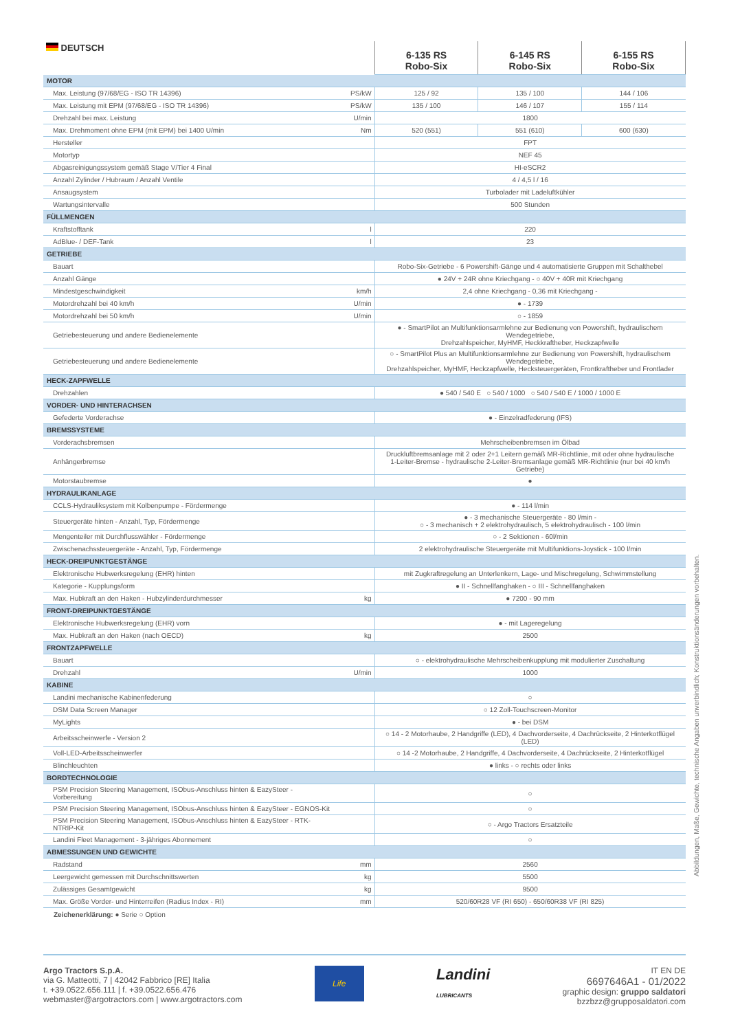| DEUTSCH | | 6-135 RS Robo-Six | 6-145 RS Robo-Six | 6-155 RS Robo-Six |
| MOTOR | | | | |
| Max. Leistung (97/68/EG - ISO TR 14396) | PS/kW | 125 / 92 | 135 / 100 | 144 / 106 |
| Max. Leistung mit EPM (97/68/EG - ISO TR 14396) | PS/kW | 135 / 100 | 146 / 107 | 155 / 114 |
| Drehzahl bei max. Leistung | U/min | 1800 | | |
| Max. Drehmoment ohne EPM (mit EPM) bei 1400 U/min | Nm | 520 (551) | 551 (610) | 600 (630) |
| Hersteller | | FPT | | |
| Motortyp | | NEF 45 | | |
| Abgasreinigungssystem gemäß Stage V/Tier 4 Final | | HI-eSCR2 | | |
| Anzahl Zylinder / Hubraum / Anzahl Ventile | | 4 / 4,5 l / 16 | | |
| Ansaugsystem | | Turbolader mit Ladeluftkühler | | |
| Wartungsintervalle | | 500 Stunden | | |
| FÜLLMENGEN | | | | |
| Kraftstofftank | l | 220 | | |
| AdBlue- / DEF-Tank | l | 23 | | |
| GETRIEBE | | | | |
| Bauart | | Robo-Six-Getriebe - 6 Powershift-Gänge und 4 automatisierte Gruppen mit Schalthebel | | |
| Anzahl Gänge | | ● 24V + 24R ohne Kriechgang - ○ 40V + 40R mit Kriechgang | | |
| Mindestgeschwindigkeit | km/h | 2,4 ohne Kriechgang - 0,36 mit Kriechgang - | | |
| Motordrehzahl bei 40 km/h | U/min | ● - 1739 | | |
| Motordrehzahl bei 50 km/h | U/min | ○ - 1859 | | |
| Getriebesteuerung und andere Bedienelemente | | ● - SmartPilot an Multifunktionsarmlehne zur Bedienung von Powershift, hydraulischem Wendegetriebe, Drehzahlspeicher, MyHMF, Heckkraftheber, Heckzapfwelle | | |
| Getriebesteuerung und andere Bedienelemente | | ○ - SmartPilot Plus an Multifunktionsarmlehne zur Bedienung von Powershift, hydraulischem Wendegetriebe, Drehzahlspeicher, MyHMF, Heckzapfwelle, Hecksteuergeräten, Frontkraftheber und Frontlader | | |
| HECK-ZAPFWELLE | | | | |
| Drehzahlen | | ● 540 / 540 E ○ 540 / 1000 ○ 540 / 540 E / 1000 / 1000 E | | |
| VORDER- UND HINTERACHSEN | | | | |
| Gefederte Vorderachse | | ● - Einzelradfederung (IFS) | | |
| BREMSSYSTEME | | | | |
| Vorderachsbremsen | | Mehrscheibenbremsen im Ölbad | | |
| Anhängerbremse | | Druckluftbremsanlage mit 2 oder 2+1 Leitern gemäß MR-Richtlinie, mit oder ohne hydraulische 1-Leiter-Bremse - hydraulische 2-Leiter-Bremsanlage gemäß MR-Richtlinie (nur bei 40 km/h Getriebe) | | |
| Motorstaubremse | | ● | | |
| HYDRAULIKANLAGE | | | | |
| CCLS-Hydrauliksystem mit Kolbenpumpe - Fördermenge | | ● - 114 l/min | | |
| Steuergeräte hinten - Anzahl, Typ, Fördermenge | | ● - 3 mechanische Steuergeräte - 80 l/min - ○ - 3 mechanisch + 2 elektrohydraulisch, 5 elektrohydraulisch - 100 l/min | | |
| Mengenteiler mit Durchflusswähler - Fördermenge | | ○ - 2 Sektionen - 60l/min | | |
| Zwischenachssteuergeräte - Anzahl, Typ, Fördermenge | | 2 elektrohydraulische Steuergeräte mit Multifunktions-Joystick - 100 l/min | | |
| HECK-DREIPUNKTGESTÄNGE | | | | |
| Elektronische Hubwerksregelung (EHR) hinten | | mit Zugkraftregelung an Unterlenkern, Lage- und Mischregelung, Schwimmstellung | | |
| Kategorie - Kupplungsform | | ● II - Schnellfanghaken - ○ III - Schnellfanghaken | | |
| Max. Hubkraft an den Haken - Hubzylinderdurchmesser | kg | ● 7200 - 90 mm | | |
| FRONT-DREIPUNKTGESTÄNGE | | | | |
| Elektronische Hubwerksregelung (EHR) vorn | | ● - mit Lageregelung | | |
| Max. Hubkraft an den Haken (nach OECD) | kg | 2500 | | |
| FRONTZAPFWELLE | | | | |
| Bauart | | ○ - elektrohydraulische Mehrscheibenkupplung mit modulierter Zuschaltung | | |
| Drehzahl | U/min | 1000 | | |
| KABINE | | | | |
| Landini mechanische Kabinenfederung | | ○ | | |
| DSM Data Screen Manager | | ○ 12 Zoll-Touchscreen-Monitor | | |
| MyLights | | ● - bei DSM | | |
| Arbeitsscheinwerfe - Version 2 | | ○ 14 - 2 Motorhaube, 2 Handgriffe (LED), 4 Dachvorderseite, 4 Dachrückseite, 2 Hinterkotflügel (LED) | | |
| Voll-LED-Arbeitsscheinwerfer | | ○ 14 -2 Motorhaube, 2 Handgriffe, 4 Dachvorderseite, 4 Dachrückseite, 2 Hinterkotflügel | | |
| Blinchleuchten | | ● links - ○ rechts oder links | | |
| BORDTECHNOLOGIE | | | | |
| PSM Precision Steering Management, ISObus-Anschluss hinten & EazySteer - Vorbereitung | | ○ | | |
| PSM Precision Steering Management, ISObus-Anschluss hinten & EazySteer - EGNOS-Kit | | ○ | | |
| PSM Precision Steering Management, ISObus-Anschluss hinten & EazySteer - RTK-NTRIP-Kit | | ○ - Argo Tractors Ersatzteile | | |
| Landini Fleet Management - 3-jähriges Abonnement | | ○ | | |
| ABMESSUNGEN UND GEWICHTE | | | | |
| Radstand | mm | 2560 | | |
| Leergewicht gemessen mit Durchschnittswerten | kg | 5500 | | |
| Zulässiges Gesamtgewicht | kg | 9500 | | |
| Max. Größe Vorder- und Hinterreifen (Radius Index - RI) | mm | 520/60R28 VF (RI 650) - 650/60R38 VF (RI 825) | | |
Zeichenerklärung: ● Serie ○ Option
Abbildungen, Maße, Gewichte, technische Angaben unverbindlich; Konstruktionsänderungen vorbehalten.
Argo Tractors S.p.A.
via G. Matteotti, 7 | 42042 Fabbrico [RE] Italia
t. +39.0522.656.111 | f. +39.0522.656.476
webmaster@argotractors.com | www.argotractors.com
Life
Landini
LUBRICANTS
IT EN DE
6697646A1 - 01/2022
graphic design: gruppo saldatori
bzzbzz@grupposaldatori.com